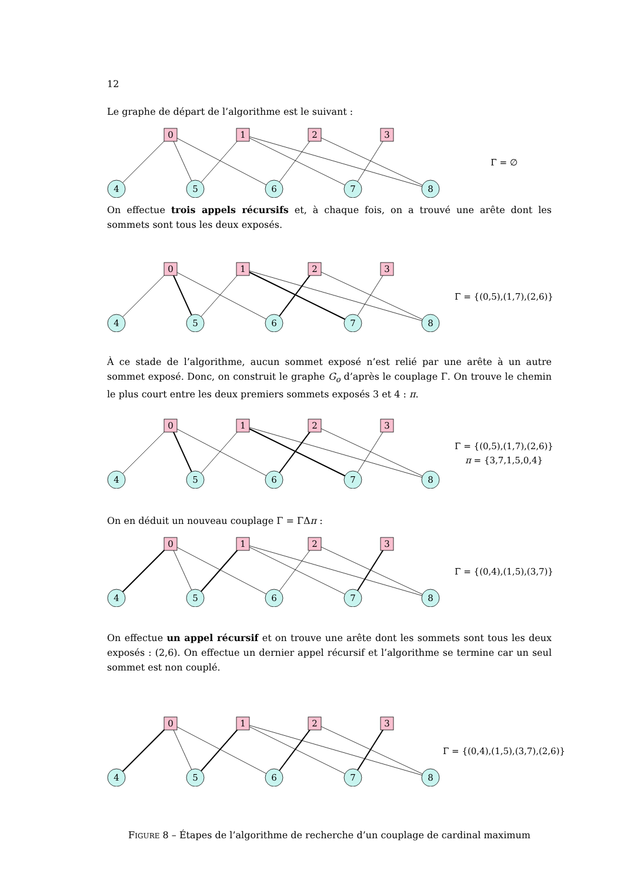12
Le graphe de départ de l’algorithme est le suivant :
0
1
2
3
4
5
6
7
8
Γ = ∅
On effectue trois appels récursifs et, à chaque fois, on a trouvé une arête dont les sommets sont tous les deux exposés.
0
1
2
3
4
5
6
7
8
Γ = {(0,5),(1,7),(2,6)}
À ce stade de l’algorithme, aucun sommet exposé n’est relié par une arête à un autre sommet exposé. Donc, on construit le graphe G<sub>o</sub> d’après le couplage Γ. On trouve le chemin le plus court entre les deux premiers sommets exposés 3 et 4 : π.
0
1
2
3
4
5
6
7
8
Γ = {(0,5),(1,7),(2,6)}
π = {3,7,1,5,0,4}
On en déduit un nouveau couplage Γ = ΓΔπ :
0
1
2
3
4
5
6
7
8
Γ = {(0,4),(1,5),(3,7)}
On effectue un appel récursif et on trouve une arête dont les sommets sont tous les deux exposés : (2,6). On effectue un dernier appel récursif et l’algorithme se termine car un seul sommet est non couplé.
0
1
2
3
4
5
6
7
8
Γ = {(0,4),(1,5),(3,7),(2,6)}
FIGURE 8 – Étapes de l’algorithme de recherche d’un couplage de cardinal maximum